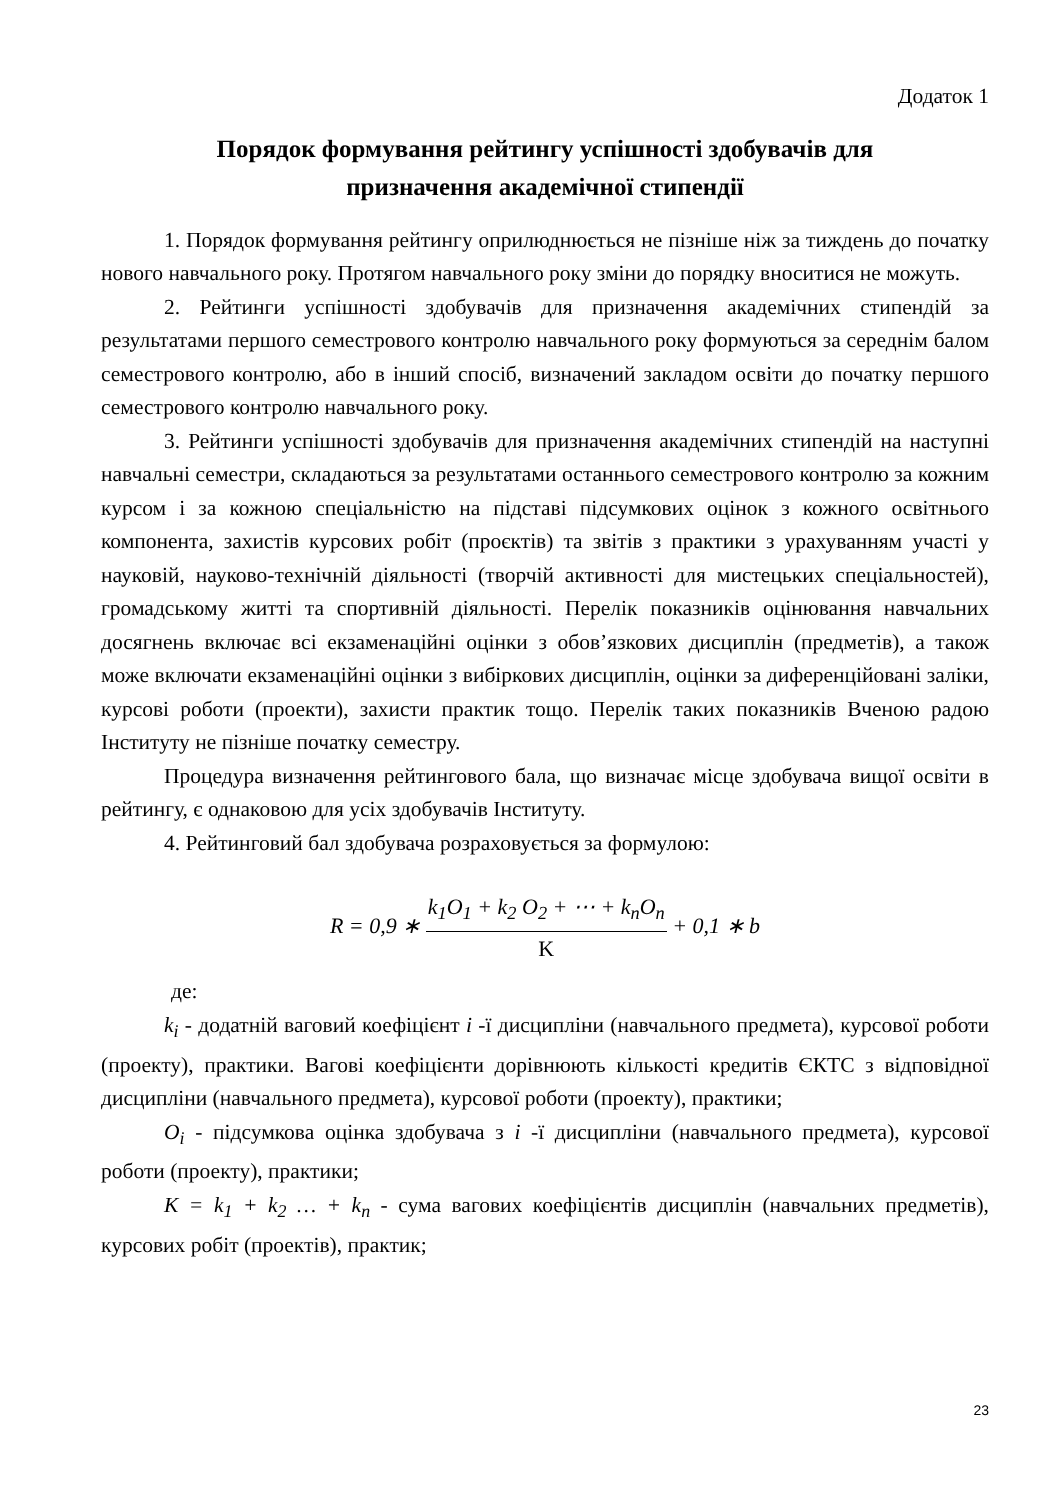Додаток 1
Порядок формування рейтингу успішності здобувачів для
призначення академічної стипендії
1. Порядок формування рейтингу оприлюднюється не пізніше ніж за тиждень до початку нового навчального року. Протягом навчального року зміни до порядку вноситися не можуть.
2. Рейтинги успішності здобувачів для призначення академічних стипендій за результатами першого семестрового контролю навчального року формуються за середнім балом семестрового контролю, або в інший спосіб, визначений закладом освіти до початку першого семестрового контролю навчального року.
3. Рейтинги успішності здобувачів для призначення академічних стипендій на наступні навчальні семестри, складаються за результатами останнього семестрового контролю за кожним курсом і за кожною спеціальністю на підставі підсумкових оцінок з кожного освітнього компонента, захистів курсових робіт (проєктів) та звітів з практики з урахуванням участі у науковій, науково-технічній діяльності (творчій активності для мистецьких спеціальностей), громадському житті та спортивній діяльності. Перелік показників оцінювання навчальних досягнень включає всі екзаменаційні оцінки з обов’язкових дисциплін (предметів), а також може включати екзаменаційні оцінки з вибіркових дисциплін, оцінки за диференційовані заліки, курсові роботи (проекти), захисти практик тощо. Перелік таких показників Вченою радою Інституту не пізніше початку семестру.
Процедура визначення рейтингового бала, що визначає місце здобувача вищої освіти в рейтингу, є однаковою для усіх здобувачів Інституту.
4. Рейтинговий бал здобувача розраховується за формулою:
R = 0,9 ∗ k<sub>1</sub>O<sub>1</sub> + k<sub>2</sub> O<sub>2</sub> + ⋯ + k<sub>n</sub>O<sub>n</sub> K + 0,1 ∗ b
де:
k<sub>i</sub> - додатній ваговий коефіцієнт i -ї дисципліни (навчального предмета), курсової роботи (проекту), практики. Вагові коефіцієнти дорівнюють кількості кредитів ЄКТС з відповідної дисципліни (навчального предмета), курсової роботи (проекту), практики;
O<sub>i</sub> - підсумкова оцінка здобувача з i -ї дисципліни (навчального предмета), курсової роботи (проекту), практики;
K = k<sub>1</sub> + k<sub>2</sub> … + k<sub>n</sub> - сума вагових коефіцієнтів дисциплін (навчальних предметів), курсових робіт (проектів), практик;
23